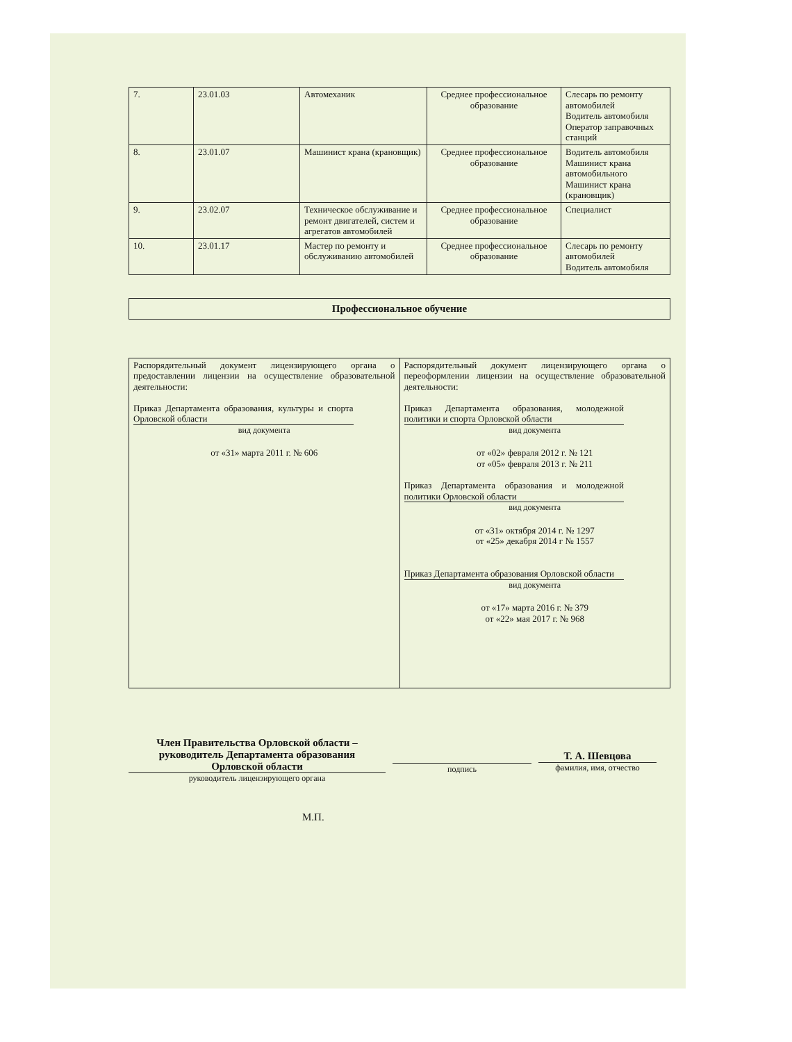| 7. | 23.01.03 | Автомеханик | Среднее профессиональное образование | Слесарь по ремонту автомобилей Водитель автомобиля Оператор заправочных станций |
| 8. | 23.01.07 | Машинист крана (крановщик) | Среднее профессиональное образование | Водитель автомобиля Машинист крана автомобильного Машинист крана (крановщик) |
| 9. | 23.02.07 | Техническое обслуживание и ремонт двигателей, систем и агрегатов автомобилей | Среднее профессиональное образование | Специалист |
| 10. | 23.01.17 | Мастер по ремонту и обслуживанию автомобилей | Среднее профессиональное образование | Слесарь по ремонту автомобилей Водитель автомобиля |
Профессиональное обучение
| Распорядительный документ лицензирующего органа о предоставлении лицензии на осуществление образовательной деятельности: Приказ Департамента образования, культуры и спорта Орловской области вид документа от «31» марта 2011 г. № 606 | Распорядительный документ лицензирующего органа о переоформлении лицензии на осуществление образовательной деятельности: Приказ Департамента образования, молодежной политики и спорта Орловской области вид документа от «02» февраля 2012 г. № 121 от «05» февраля 2013 г. № 211 Приказ Департамента образования и молодежной политики Орловской области вид документа от «31» октября 2014 г. № 1297 от «25» декабря 2014 г № 1557 Приказ Департамента образования Орловской области вид документа от «17» марта 2016 г. № 379 от «22» мая 2017 г. № 968 |
Член Правительства Орловской области –
руководитель Департамента образования
Орловской области
руководитель лицензирующего органа
подпись
Т. А. Шевцова
фамилия, имя, отчество
М.П.